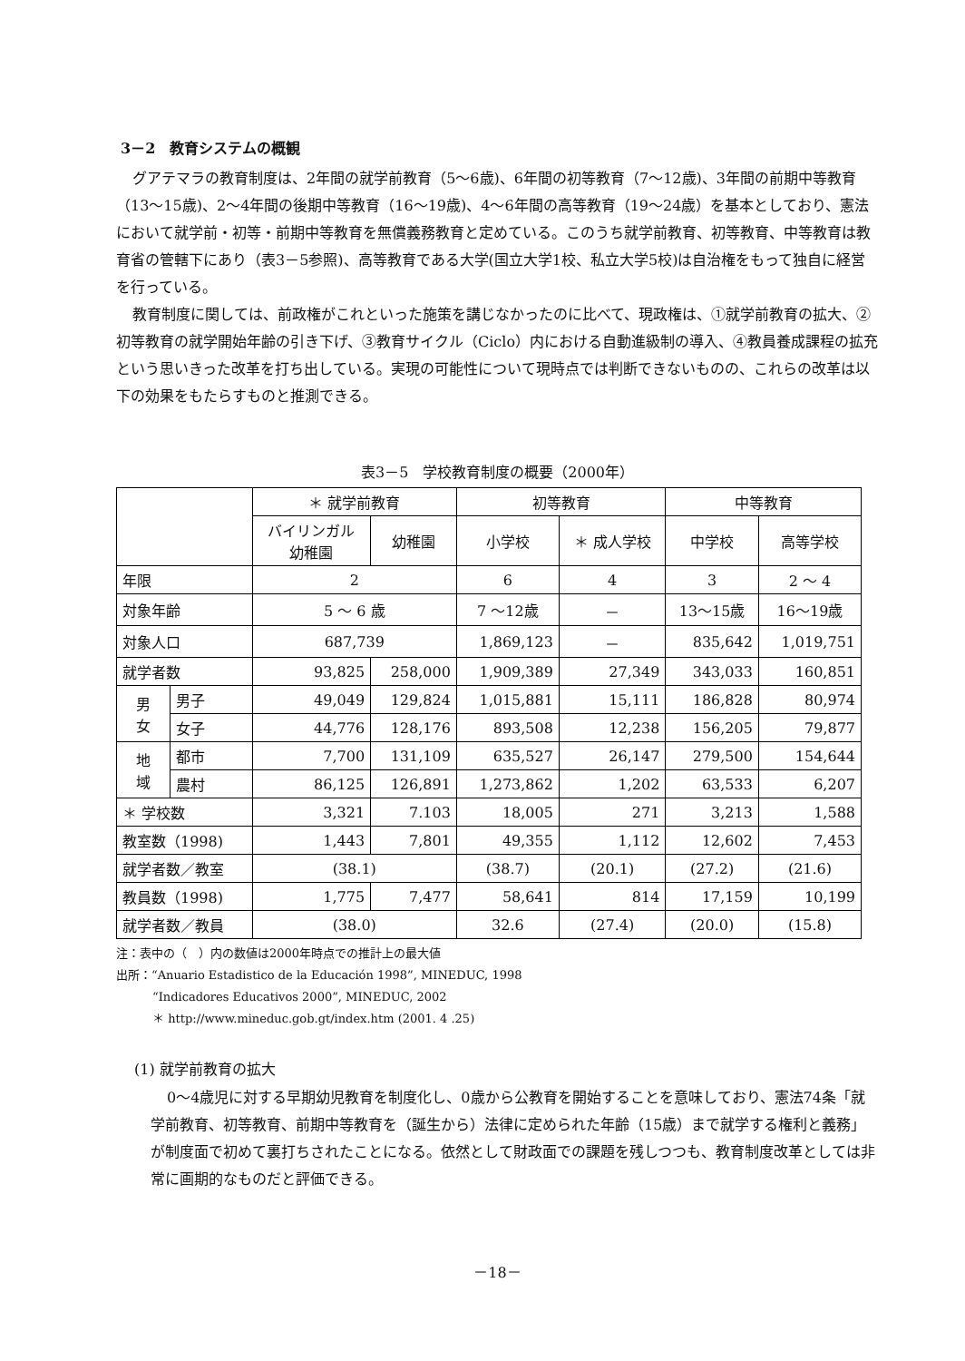3－2　教育システムの概観
グアテマラの教育制度は、2年間の就学前教育（5～6歳)、6年間の初等教育（7～12歳)、3年間の前期中等教育（13～15歳)、2～4年間の後期中等教育（16～19歳)、4～6年間の高等教育（19～24歳）を基本としており、憲法において就学前・初等・前期中等教育を無償義務教育と定めている。このうち就学前教育、初等教育、中等教育は教育省の管轄下にあり（表3－5参照)、高等教育である大学(国立大学1校、私立大学5校)は自治権をもって独自に経営を行っている。
教育制度に関しては、前政権がこれといった施策を講じなかったのに比べて、現政権は、①就学前教育の拡大、②初等教育の就学開始年齢の引き下げ、③教育サイクル（Ciclo）内における自動進級制の導入、④教員養成課程の拡充という思いきった改革を打ち出している。実現の可能性について現時点では判断できないものの、これらの改革は以下の効果をもたらすものと推測できる。
表3－5　学校教育制度の概要（2000年）
| | | ＊ 就学前教育 | | 初等教育 | | 中等教育 | |
| --- | --- | --- | --- | --- | --- | --- | --- |
| | | バイリンガル 幼稚園 | 幼稚園 | 小学校 | ＊ 成人学校 | 中学校 | 高等学校 |
| 年限 | | 2 | | 6 | 4 | 3 | 2 ～ 4 |
| 対象年齢 | | 5 ～ 6 歳 | | 7 ～12歳 | － | 13～15歳 | 16～19歳 |
| 対象人口 | | 687,739 | | 1,869,123 | － | 835,642 | 1,019,751 |
| 就学者数 | | 93,825 | 258,000 | 1,909,389 | 27,349 | 343,033 | 160,851 |
| 男 女 | 男子 | 49,049 | 129,824 | 1,015,881 | 15,111 | 186,828 | 80,974 |
| | 女子 | 44,776 | 128,176 | 893,508 | 12,238 | 156,205 | 79,877 |
| 地 域 | 都市 | 7,700 | 131,109 | 635,527 | 26,147 | 279,500 | 154,644 |
| | 農村 | 86,125 | 126,891 | 1,273,862 | 1,202 | 63,533 | 6,207 |
| ＊ 学校数 | | 3,321 | 7.103 | 18,005 | 271 | 3,213 | 1,588 |
| 教室数（1998) | | 1,443 | 7,801 | 49,355 | 1,112 | 12,602 | 7,453 |
| 就学者数／教室 | | (38.1) | | (38.7) | (20.1) | (27.2) | (21.6) |
| 教員数（1998) | | 1,775 | 7,477 | 58,641 | 814 | 17,159 | 10,199 |
| 就学者数／教員 | | (38.0) | | 32.6 | (27.4) | (20.0) | (15.8) |
注：表中の（　）内の数値は2000年時点での推計上の最大値
出所：“Anuario Estadistico de la Educación 1998”, MINEDUC, 1998
“Indicadores Educativos 2000”, MINEDUC, 2002
＊ http://www.mineduc.gob.gt/index.htm (2001. 4 .25)
(1) 就学前教育の拡大
0～4歳児に対する早期幼児教育を制度化し、0歳から公教育を開始することを意味しており、憲法74条「就学前教育、初等教育、前期中等教育を（誕生から）法律に定められた年齢（15歳）まで就学する権利と義務」が制度面で初めて裏打ちされたことになる。依然として財政面での課題を残しつつも、教育制度改革としては非常に画期的なものだと評価できる。
－18－